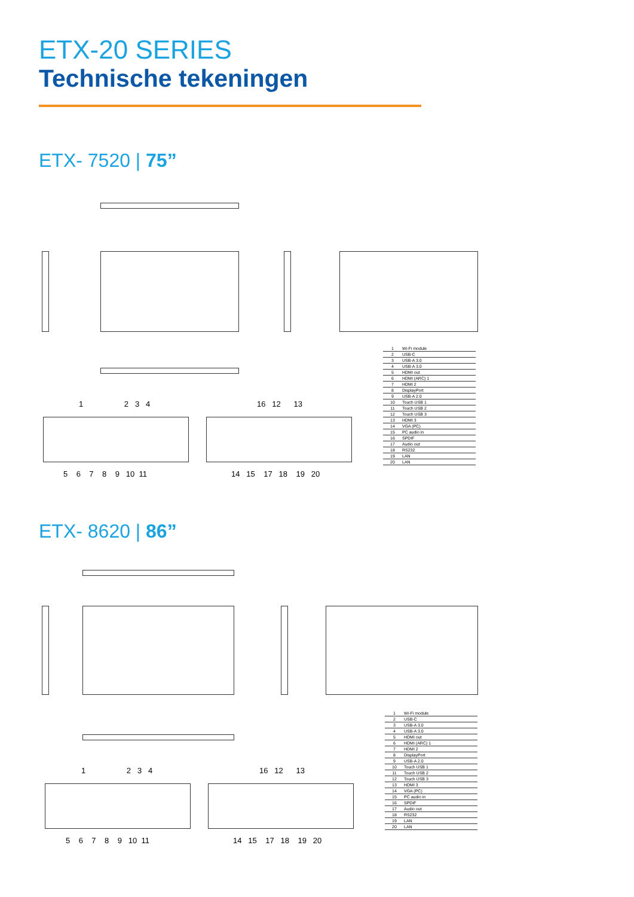ETX-20 SERIES
Technische tekeningen
ETX- 7520 | 75”
1 2 3 4
5 6 7 8 9 10 11
16 12 13
14 15 17 18 19 20
| 1 | Wi-Fi module |
| 2 | USB-C |
| 3 | USB-A 3.0 |
| 4 | USB-A 3.0 |
| 5 | HDMI out |
| 6 | HDMI (ARC) 1 |
| 7 | HDMI 2 |
| 8 | DisplayPort |
| 9 | USB-A 2.0 |
| 10 | Touch USB 1 |
| 11 | Touch USB 2 |
| 12 | Touch USB 3 |
| 13 | HDMI 3 |
| 14 | VGA (PC) |
| 15 | PC audio in |
| 16 | SPDIF |
| 17 | Audio out |
| 18 | RS232 |
| 19 | LAN |
| 20 | LAN |
ETX- 8620 | 86”
1 2 3 4
5 6 7 8 9 10 11
16 12 13
14 15 17 18 19 20
| 1 | Wi-Fi module |
| 2 | USB-C |
| 3 | USB-A 3.0 |
| 4 | USB-A 3.0 |
| 5 | HDMI out |
| 6 | HDMI (ARC) 1 |
| 7 | HDMI 2 |
| 8 | DisplayPort |
| 9 | USB-A 2.0 |
| 10 | Touch USB 1 |
| 11 | Touch USB 2 |
| 12 | Touch USB 3 |
| 13 | HDMI 3 |
| 14 | VGA (PC) |
| 15 | PC audio in |
| 16 | SPDIF |
| 17 | Audio out |
| 18 | RS232 |
| 19 | LAN |
| 20 | LAN |